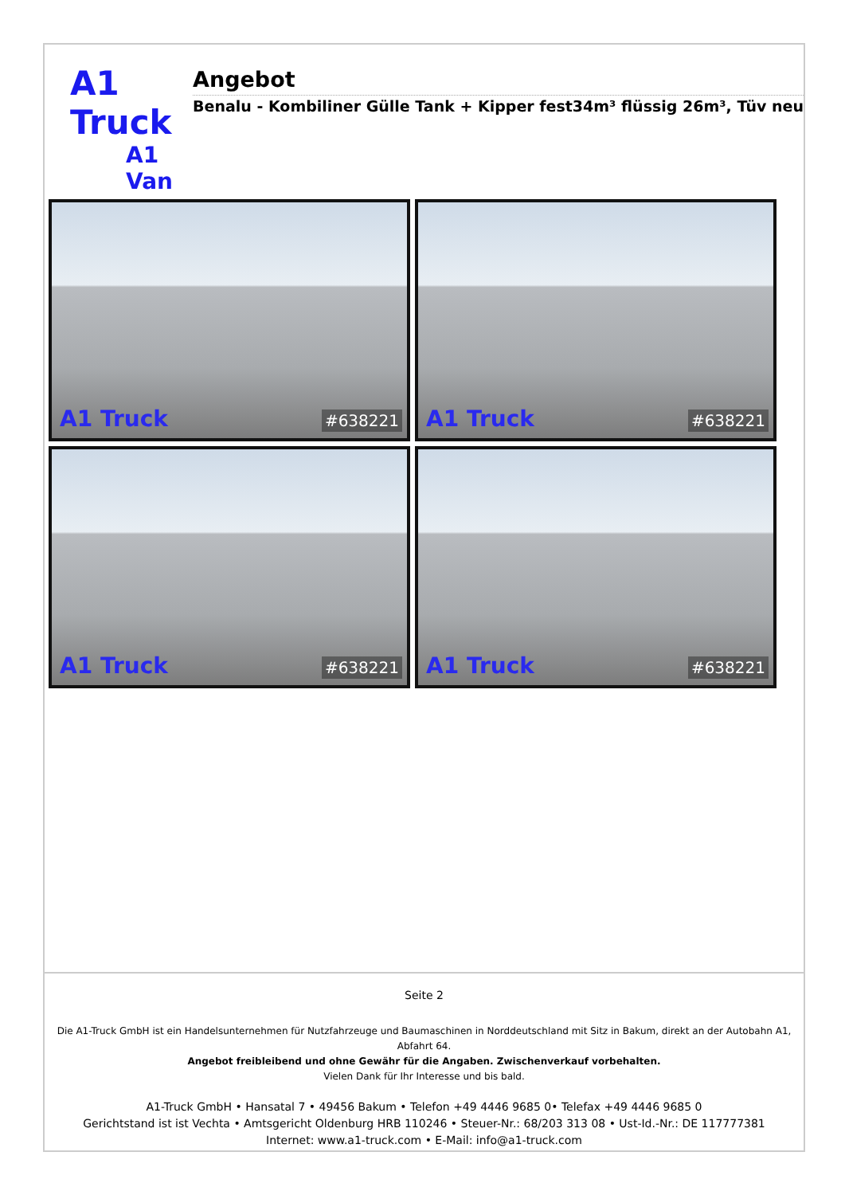A1 Truck
A1 Van
Angebot
Benalu - Kombiliner Gülle Tank + Kipper fest34m³ flüssig 26m³, Tüv neu
A1 Truck #638221
A1 Truck #638221
A1 Truck #638221
A1 Truck #638221
Seite 2
Die A1-Truck GmbH ist ein Handelsunternehmen für Nutzfahrzeuge und Baumaschinen in Norddeutschland mit Sitz in Bakum, direkt an der Autobahn A1, Abfahrt 64.
Angebot freibleibend und ohne Gewähr für die Angaben. Zwischenverkauf vorbehalten.
Vielen Dank für Ihr Interesse und bis bald.
A1-Truck GmbH • Hansatal 7 • 49456 Bakum • Telefon +49 4446 9685 0• Telefax +49 4446 9685 0
Gerichtstand ist ist Vechta • Amtsgericht Oldenburg HRB 110246 • Steuer-Nr.: 68/203 313 08 • Ust-Id.-Nr.: DE 117777381
Internet: www.a1-truck.com • E-Mail: info@a1-truck.com